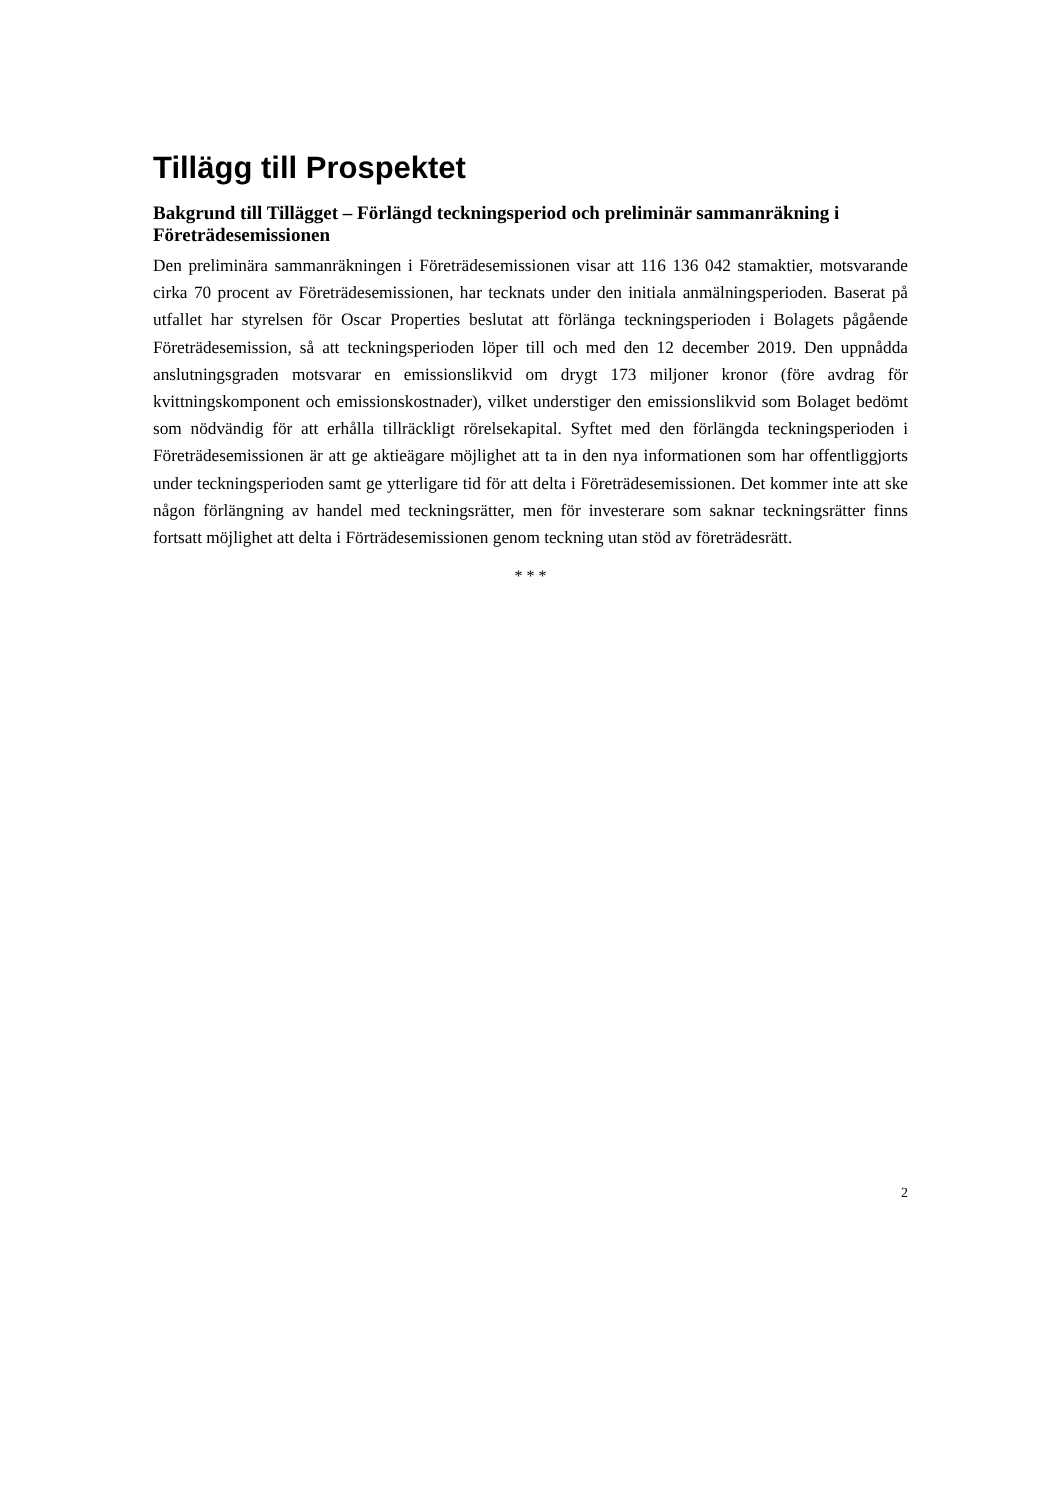Tillägg till Prospektet
Bakgrund till Tillägget – Förlängd teckningsperiod och preliminär sammanräkning i Företrädesemissionen
Den preliminära sammanräkningen i Företrädesemissionen visar att 116 136 042 stamaktier, motsvarande cirka 70 procent av Företrädesemissionen, har tecknats under den initiala anmälningsperioden. Baserat på utfallet har styrelsen för Oscar Properties beslutat att förlänga teckningsperioden i Bolagets pågående Företrädesemission, så att teckningsperioden löper till och med den 12 december 2019. Den uppnådda anslutningsgraden motsvarar en emissionslikvid om drygt 173 miljoner kronor (före avdrag för kvittningskomponent och emissionskostnader), vilket understiger den emissionslikvid som Bolaget bedömt som nödvändig för att erhålla tillräckligt rörelsekapital. Syftet med den förlängda teckningsperioden i Företrädesemissionen är att ge aktieägare möjlighet att ta in den nya informationen som har offentliggjorts under teckningsperioden samt ge ytterligare tid för att delta i Företrädesemissionen. Det kommer inte att ske någon förlängning av handel med teckningsrätter, men för investerare som saknar teckningsrätter finns fortsatt möjlighet att delta i Förträdesemissionen genom teckning utan stöd av företrädesrätt.
* * *
2